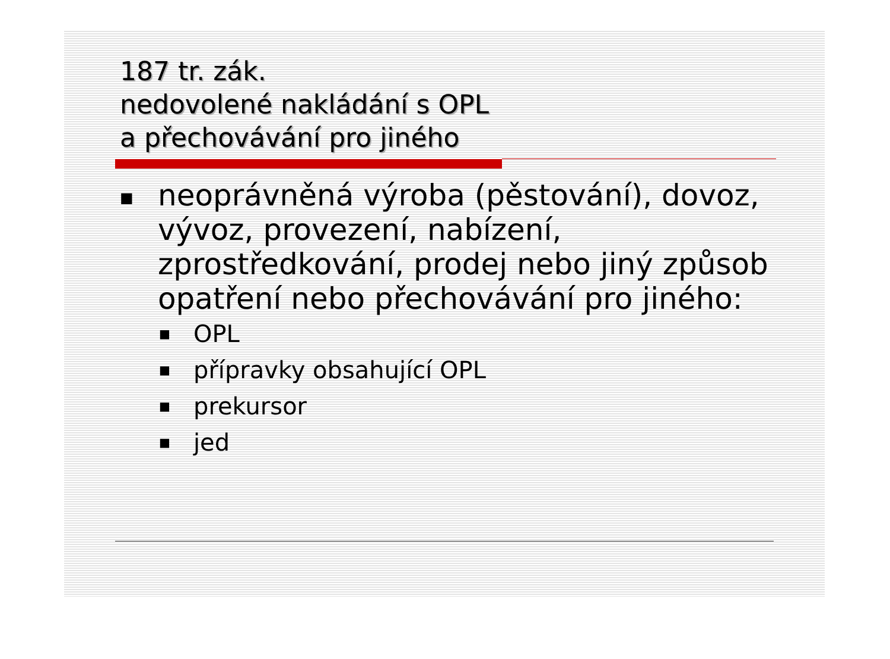187 tr. zák.
nedovolené nakládání s OPL
a přechovávání pro jiného
■ neoprávněná výroba (pěstování), dovoz, vývoz, provezení, nabízení, zprostředkování, prodej nebo jiný způsob opatření nebo přechovávání pro jiného:
■ OPL
■ přípravky obsahující OPL
■ prekursor
■ jed